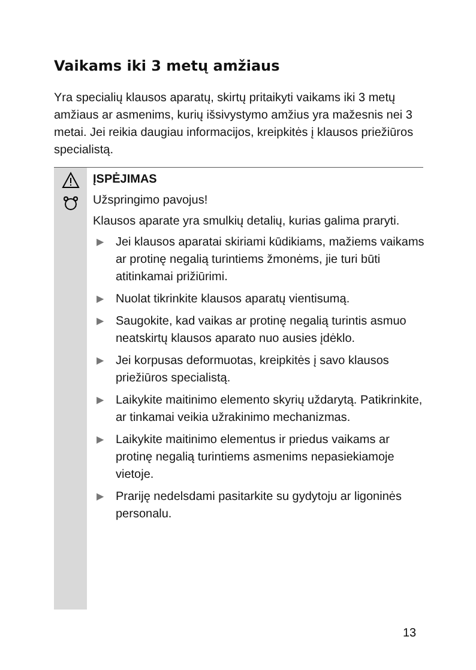Vaikams iki 3 metų amžiaus
Yra specialių klausos aparatų, skirtų pritaikyti vaikams iki 3 metų amžiaus ar asmenims, kurių išsivystymo amžius yra mažesnis nei 3 metai. Jei reikia daugiau informacijos, kreipkitės į klausos priežiūros specialistą.
ĮSPĖJIMAS
Užspringimo pavojus!
Klausos aparate yra smulkių detalių, kurias galima praryti.
▶ Jei klausos aparatai skiriami kūdikiams, mažiems vaikams ar protinę negalią turintiems žmonėms, jie turi būti atitinkamai prižiūrimi.
▶ Nuolat tikrinkite klausos aparatų vientisumą.
▶ Saugokite, kad vaikas ar protinę negalią turintis asmuo neatskirtų klausos aparato nuo ausies įdėklo.
▶ Jei korpusas deformuotas, kreipkitės į savo klausos priežiūros specialistą.
▶ Laikykite maitinimo elemento skyrių uždarytą. Patikrinkite, ar tinkamai veikia užrakinimo mechanizmas.
▶ Laikykite maitinimo elementus ir priedus vaikams ar protinę negalią turintiems asmenims nepasiekiamoje vietoje.
▶ Prariję nedelsdami pasitarkite su gydytoju ar ligoninės personalu.
13